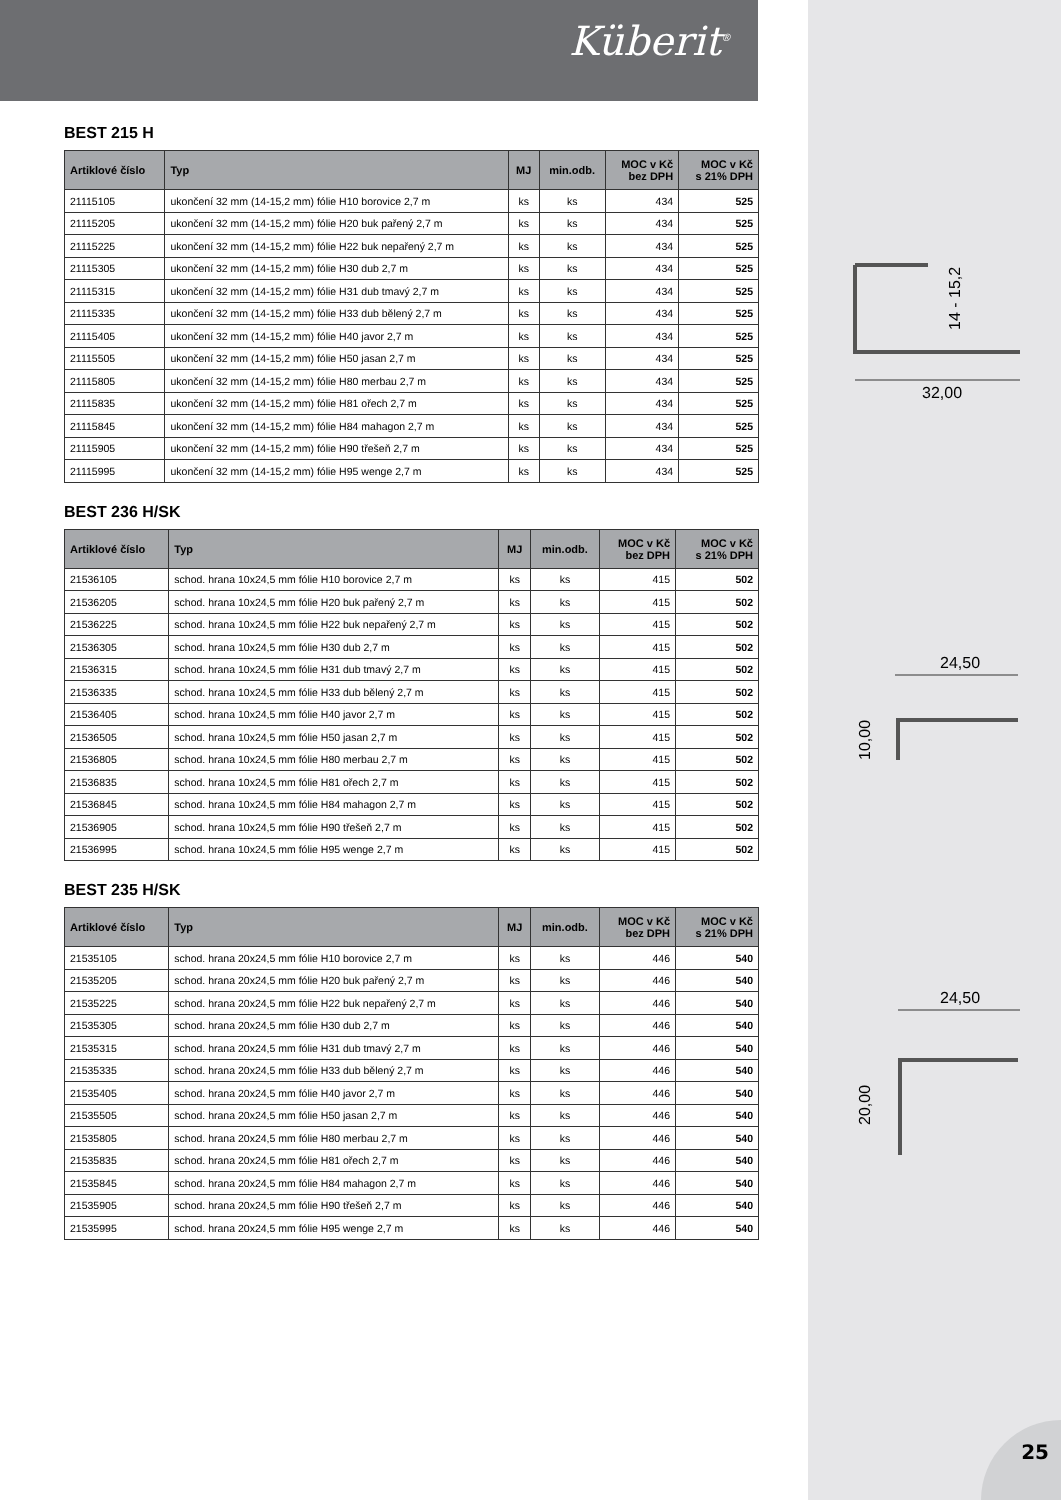Küberit<sup>®</sup>
BEST 215 H
| Artiklové číslo | Typ | MJ | min.odb. | MOC v Kč bez DPH | MOC v Kč s 21% DPH |
| --- | --- | --- | --- | --- | --- |
| 21115105 | ukončení 32 mm (14-15,2 mm) fólie H10 borovice 2,7 m | ks | ks | 434 | 525 |
| 21115205 | ukončení 32 mm (14-15,2 mm) fólie H20 buk pařený 2,7 m | ks | ks | 434 | 525 |
| 21115225 | ukončení 32 mm (14-15,2 mm) fólie H22 buk nepařený 2,7 m | ks | ks | 434 | 525 |
| 21115305 | ukončení 32 mm (14-15,2 mm) fólie H30 dub 2,7 m | ks | ks | 434 | 525 |
| 21115315 | ukončení 32 mm (14-15,2 mm) fólie H31 dub tmavý 2,7 m | ks | ks | 434 | 525 |
| 21115335 | ukončení 32 mm (14-15,2 mm) fólie H33 dub bělený 2,7 m | ks | ks | 434 | 525 |
| 21115405 | ukončení 32 mm (14-15,2 mm) fólie H40 javor 2,7 m | ks | ks | 434 | 525 |
| 21115505 | ukončení 32 mm (14-15,2 mm) fólie H50 jasan 2,7 m | ks | ks | 434 | 525 |
| 21115805 | ukončení 32 mm (14-15,2 mm) fólie H80 merbau 2,7 m | ks | ks | 434 | 525 |
| 21115835 | ukončení 32 mm (14-15,2 mm) fólie H81 ořech 2,7 m | ks | ks | 434 | 525 |
| 21115845 | ukončení 32 mm (14-15,2 mm) fólie H84 mahagon 2,7 m | ks | ks | 434 | 525 |
| 21115905 | ukončení 32 mm (14-15,2 mm) fólie H90 třešeň 2,7 m | ks | ks | 434 | 525 |
| 21115995 | ukončení 32 mm (14-15,2 mm) fólie H95 wenge 2,7 m | ks | ks | 434 | 525 |
BEST 236 H/SK
| Artiklové číslo | Typ | MJ | min.odb. | MOC v Kč bez DPH | MOC v Kč s 21% DPH |
| --- | --- | --- | --- | --- | --- |
| 21536105 | schod. hrana 10x24,5 mm fólie H10 borovice 2,7 m | ks | ks | 415 | 502 |
| 21536205 | schod. hrana 10x24,5 mm fólie H20 buk pařený 2,7 m | ks | ks | 415 | 502 |
| 21536225 | schod. hrana 10x24,5 mm fólie H22 buk nepařený 2,7 m | ks | ks | 415 | 502 |
| 21536305 | schod. hrana 10x24,5 mm fólie H30 dub 2,7 m | ks | ks | 415 | 502 |
| 21536315 | schod. hrana 10x24,5 mm fólie H31 dub tmavý 2,7 m | ks | ks | 415 | 502 |
| 21536335 | schod. hrana 10x24,5 mm fólie H33 dub bělený 2,7 m | ks | ks | 415 | 502 |
| 21536405 | schod. hrana 10x24,5 mm fólie H40 javor 2,7 m | ks | ks | 415 | 502 |
| 21536505 | schod. hrana 10x24,5 mm fólie H50 jasan 2,7 m | ks | ks | 415 | 502 |
| 21536805 | schod. hrana 10x24,5 mm fólie H80 merbau 2,7 m | ks | ks | 415 | 502 |
| 21536835 | schod. hrana 10x24,5 mm fólie H81 ořech 2,7 m | ks | ks | 415 | 502 |
| 21536845 | schod. hrana 10x24,5 mm fólie H84 mahagon 2,7 m | ks | ks | 415 | 502 |
| 21536905 | schod. hrana 10x24,5 mm fólie H90 třešeň 2,7 m | ks | ks | 415 | 502 |
| 21536995 | schod. hrana 10x24,5 mm fólie H95 wenge 2,7 m | ks | ks | 415 | 502 |
BEST 235 H/SK
| Artiklové číslo | Typ | MJ | min.odb. | MOC v Kč bez DPH | MOC v Kč s 21% DPH |
| --- | --- | --- | --- | --- | --- |
| 21535105 | schod. hrana 20x24,5 mm fólie H10 borovice 2,7 m | ks | ks | 446 | 540 |
| 21535205 | schod. hrana 20x24,5 mm fólie H20 buk pařený 2,7 m | ks | ks | 446 | 540 |
| 21535225 | schod. hrana 20x24,5 mm fólie H22 buk nepařený 2,7 m | ks | ks | 446 | 540 |
| 21535305 | schod. hrana 20x24,5 mm fólie H30 dub 2,7 m | ks | ks | 446 | 540 |
| 21535315 | schod. hrana 20x24,5 mm fólie H31 dub tmavý 2,7 m | ks | ks | 446 | 540 |
| 21535335 | schod. hrana 20x24,5 mm fólie H33 dub bělený 2,7 m | ks | ks | 446 | 540 |
| 21535405 | schod. hrana 20x24,5 mm fólie H40 javor 2,7 m | ks | ks | 446 | 540 |
| 21535505 | schod. hrana 20x24,5 mm fólie H50 jasan 2,7 m | ks | ks | 446 | 540 |
| 21535805 | schod. hrana 20x24,5 mm fólie H80 merbau 2,7 m | ks | ks | 446 | 540 |
| 21535835 | schod. hrana 20x24,5 mm fólie H81 ořech 2,7 m | ks | ks | 446 | 540 |
| 21535845 | schod. hrana 20x24,5 mm fólie H84 mahagon 2,7 m | ks | ks | 446 | 540 |
| 21535905 | schod. hrana 20x24,5 mm fólie H90 třešeň 2,7 m | ks | ks | 446 | 540 |
| 21535995 | schod. hrana 20x24,5 mm fólie H95 wenge 2,7 m | ks | ks | 446 | 540 |
14 - 15,2
32,00
24,50
10,00
24,50
20,00
25